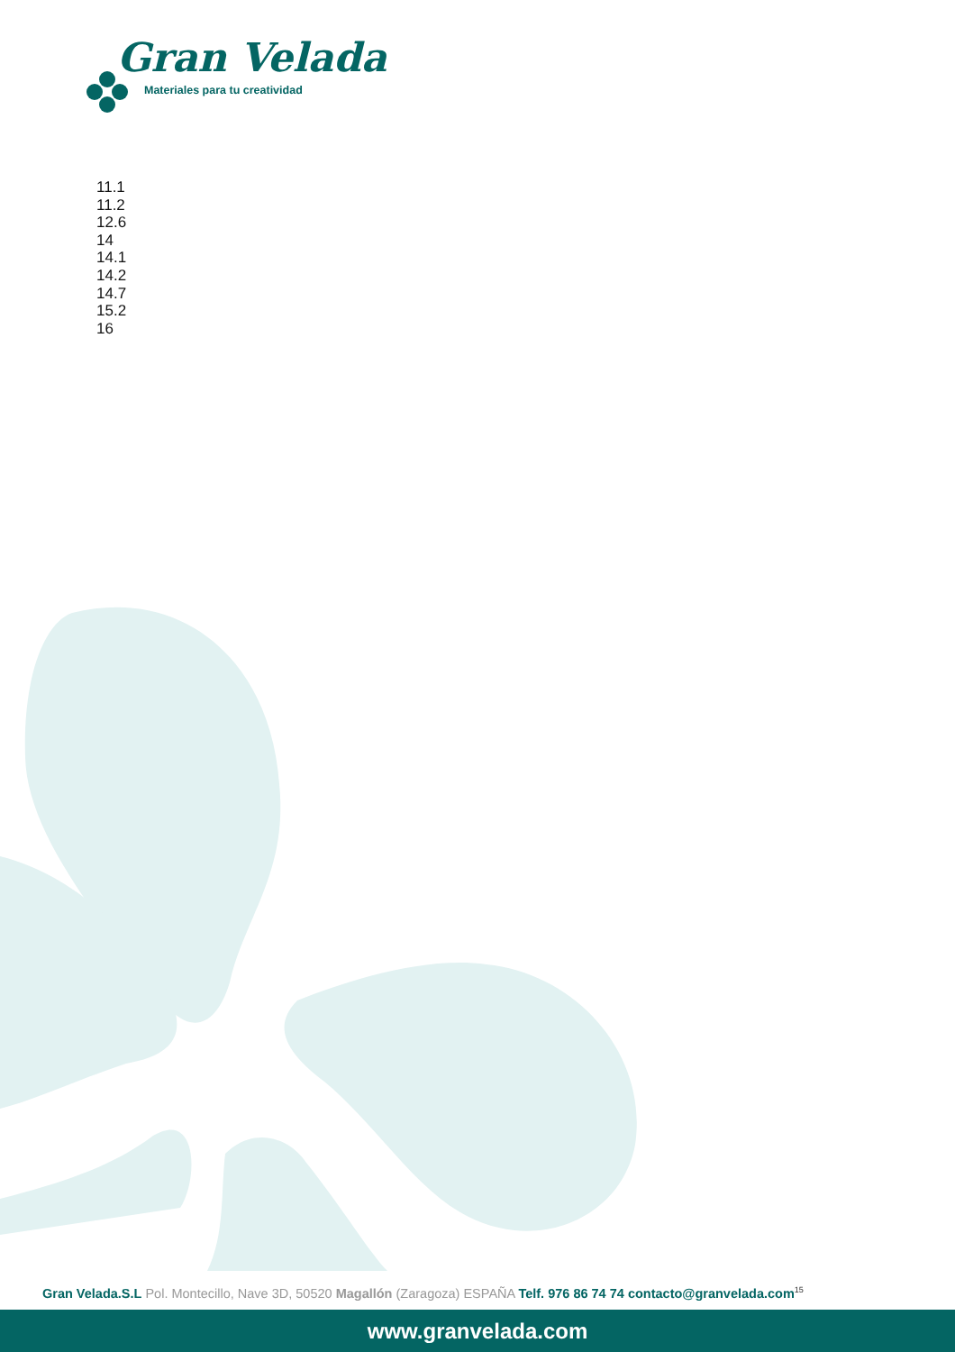Gran Velada
Materiales para tu creatividad
11.1
11.2
12.6
14
14.1
14.2
14.7
15.2
16
Gran Velada.S.L Pol. Montecillo, Nave 3D, 50520 Magallón (Zaragoza) ESPAÑA Telf. 976 86 74 74 contacto@granvelada.com<sup>15</sup>
www.granvelada.com